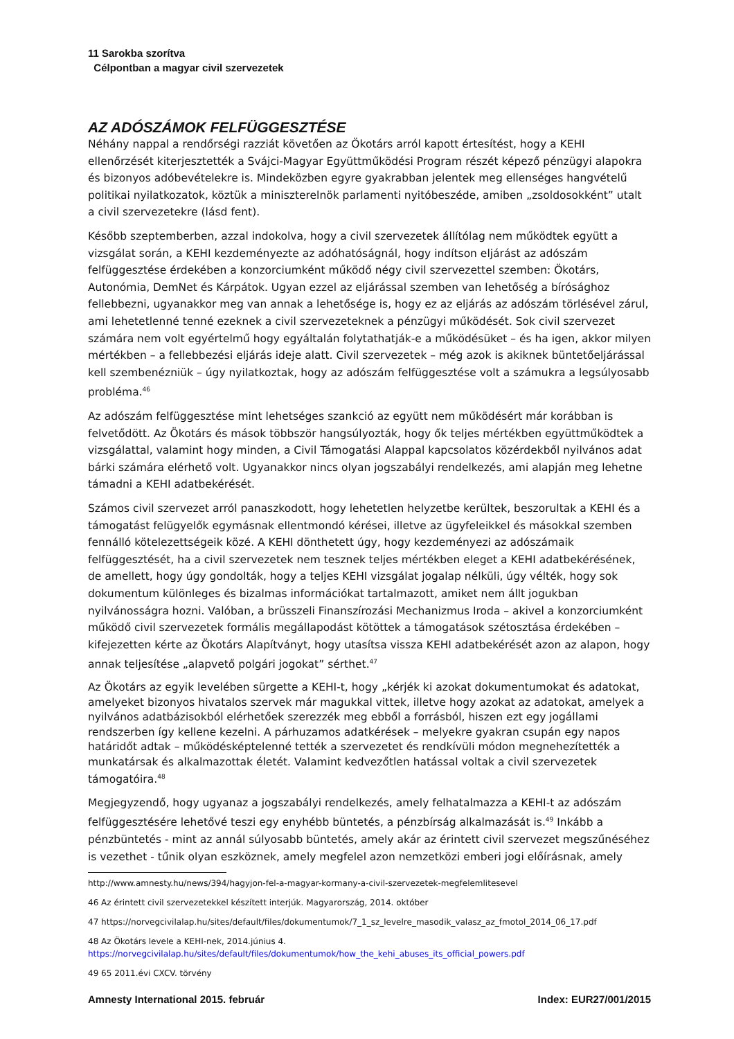11 Sarokba szorítva
Célpontban a magyar civil szervezetek
AZ ADÓSZÁMOK FELFÜGGESZTÉSE
Néhány nappal a rendőrségi razziát követően az Ökotárs arról kapott értesítést, hogy a KEHI ellenőrzését kiterjesztették a Svájci-Magyar Együttműködési Program részét képező pénzügyi alapokra és bizonyos adóbevételekre is. Mindeközben egyre gyakrabban jelentek meg ellenséges hangvételű politikai nyilatkozatok, köztük a miniszterelnök parlamenti nyitóbeszéde, amiben „zsoldosokként” utalt a civil szervezetekre (lásd fent).
Később szeptemberben, azzal indokolva, hogy a civil szervezetek állítólag nem működtek együtt a vizsgálat során, a KEHI kezdeményezte az adóhatóságnál, hogy indítson eljárást az adószám felfüggesztése érdekében a konzorciumként működő négy civil szervezettel szemben: Ökotárs, Autonómia, DemNet és Kárpátok. Ugyan ezzel az eljárással szemben van lehetőség a bírósághoz fellebbezni, ugyanakkor meg van annak a lehetősége is, hogy ez az eljárás az adószám törlésével zárul, ami lehetetlenné tenné ezeknek a civil szervezeteknek a pénzügyi működését. Sok civil szervezet számára nem volt egyértelmű hogy egyáltalán folytathatják-e a működésüket – és ha igen, akkor milyen mértékben – a fellebbezési eljárás ideje alatt. Civil szervezetek – még azok is akiknek büntetőeljárással kell szembenézniük – úgy nyilatkoztak, hogy az adószám felfüggesztése volt a számukra a legsúlyosabb probléma.<sup>46</sup>
Az adószám felfüggesztése mint lehetséges szankció az együtt nem működésért már korábban is felvetődött. Az Ökotárs és mások többször hangsúlyozták, hogy ők teljes mértékben együttműködtek a vizsgálattal, valamint hogy minden, a Civil Támogatási Alappal kapcsolatos közérdekből nyilvános adat bárki számára elérhető volt. Ugyanakkor nincs olyan jogszabályi rendelkezés, ami alapján meg lehetne támadni a KEHI adatbekérését.
Számos civil szervezet arról panaszkodott, hogy lehetetlen helyzetbe kerültek, beszorultak a KEHI és a támogatást felügyelők egymásnak ellentmondó kérései, illetve az ügyfeleikkel és másokkal szemben fennálló kötelezettségeik közé. A KEHI dönthetett úgy, hogy kezdeményezi az adószámaik felfüggesztését, ha a civil szervezetek nem tesznek teljes mértékben eleget a KEHI adatbekérésének, de amellett, hogy úgy gondolták, hogy a teljes KEHI vizsgálat jogalap nélküli, úgy vélték, hogy sok dokumentum különleges és bizalmas információkat tartalmazott, amiket nem állt jogukban nyilvánosságra hozni. Valóban, a brüsszeli Finanszírozási Mechanizmus Iroda – akivel a konzorciumként működő civil szervezetek formális megállapodást kötöttek a támogatások szétosztása érdekében – kifejezetten kérte az Ökotárs Alapítványt, hogy utasítsa vissza KEHI adatbekérését azon az alapon, hogy annak teljesítése „alapvető polgári jogokat” sérthet.<sup>47</sup>
Az Ökotárs az egyik levelében sürgette a KEHI-t, hogy „kérjék ki azokat dokumentumokat és adatokat, amelyeket bizonyos hivatalos szervek már magukkal vittek, illetve hogy azokat az adatokat, amelyek a nyilvános adatbázisokból elérhetőek szerezzék meg ebből a forrásból, hiszen ezt egy jogállami rendszerben így kellene kezelni. A párhuzamos adatkérések – melyekre gyakran csupán egy napos határidőt adtak – működésképtelenné tették a szervezetet és rendkívüli módon megnehezítették a munkatársak és alkalmazottak életét. Valamint kedvezőtlen hatással voltak a civil szervezetek támogatóira.<sup>48</sup>
Megjegyzendő, hogy ugyanaz a jogszabályi rendelkezés, amely felhatalmazza a KEHI-t az adószám felfüggesztésére lehetővé teszi egy enyhébb büntetés, a pénzbírság alkalmazását is.<sup>49</sup> Inkább a pénzbüntetés - mint az annál súlyosabb büntetés, amely akár az érintett civil szervezet megszűnéséhez is vezethet - tűnik olyan eszköznek, amely megfelel azon nemzetközi emberi jogi előírásnak, amely
http://www.amnesty.hu/news/394/hagyjon-fel-a-magyar-kormany-a-civil-szervezetek-megfelemlitesevel
46 Az érintett civil szervezetekkel készített interjúk. Magyarország, 2014. október
47 https://norvegcivilalap.hu/sites/default/files/dokumentumok/7_1_sz_levelre_masodik_valasz_az_fmotol_2014_06_17.pdf
48 Az Ökotárs levele a KEHI-nek, 2014.június 4.
https://norvegcivilalap.hu/sites/default/files/dokumentumok/how_the_kehi_abuses_its_official_powers.pdf
49 65 2011.évi CXCV. törvény
Amnesty International 2015. február Index: EUR27/001/2015